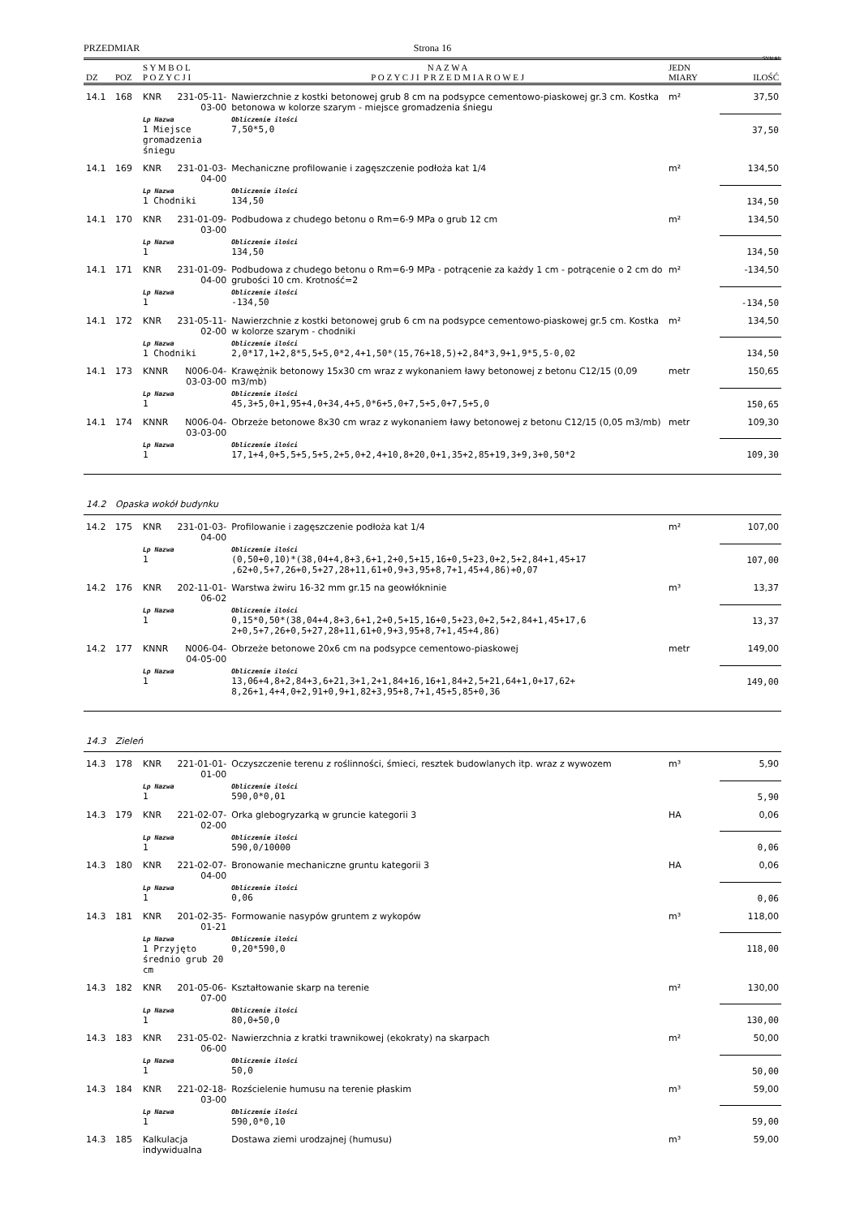PRZEDMIAR Strona 16
SYKAL
| DZ | POZ | S Y M B O L P O Z Y C J I | | N A Z W A P O Z Y C J I P R Z E D M I A R O W E J | JEDN MIARY | ILOŚĆ |
| --- | --- | --- | --- | --- | --- | --- |
| 14.1 | 168 | KNR | 231-05-11-03-00 | Nawierzchnie z kostki betonowej grub 8 cm na podsypce cementowo-piaskowej gr.3 cm. Kostka betonowa w kolorze szarym - miejsce gromadzenia śniegu | m² | 37,50 |
| | | Lp Nazwa 1 Miejsce gromadzenia śniegu | | Obliczenie ilości 7,50*5,0 | | 37,50 |
| 14.1 | 169 | KNR | 231-01-03-04-00 | Mechaniczne profilowanie i zagęszczenie podłoża kat 1/4 | m² | 134,50 |
| | | Lp Nazwa 1 Chodniki | | Obliczenie ilości 134,50 | | 134,50 |
| 14.1 | 170 | KNR | 231-01-09-03-00 | Podbudowa z chudego betonu o Rm=6-9 MPa o grub 12 cm | m² | 134,50 |
| | | Lp Nazwa 1 | | Obliczenie ilości 134,50 | | 134,50 |
| 14.1 | 171 | KNR | 231-01-09-04-00 | Podbudowa z chudego betonu o Rm=6-9 MPa - potrącenie za każdy 1 cm - potrącenie o 2 cm do grubości 10 cm. Krotność=2 | m² | -134,50 |
| | | Lp Nazwa 1 | | Obliczenie ilości -134,50 | | -134,50 |
| 14.1 | 172 | KNR | 231-05-11-02-00 | Nawierzchnie z kostki betonowej grub 6 cm na podsypce cementowo-piaskowej gr.5 cm. Kostka w kolorze szarym - chodniki | m² | 134,50 |
| | | Lp Nazwa 1 Chodniki | | Obliczenie ilości 2,0*17,1+2,8*5,5+5,0*2,4+1,50*(15,76+18,5)+2,84*3,9+1,9*5,5-0,02 | | 134,50 |
| 14.1 | 173 | KNNR | N006-04-03-03-00 | Krawężnik betonowy 15x30 cm wraz z wykonaniem ławy betonowej z betonu C12/15 (0,09 m3/mb) | metr | 150,65 |
| | | Lp Nazwa 1 | | Obliczenie ilości 45,3+5,0+1,95+4,0+34,4+5,0*6+5,0+7,5+5,0+7,5+5,0 | | 150,65 |
| 14.1 | 174 | KNNR | N006-04-03-03-00 | Obrzeże betonowe 8x30 cm wraz z wykonaniem ławy betonowej z betonu C12/15 (0,05 m3/mb) | metr | 109,30 |
| | | Lp Nazwa 1 | | Obliczenie ilości 17,1+4,0+5,5+5,5+5,2+5,0+2,4+10,8+20,0+1,35+2,85+19,3+9,3+0,50*2 | | 109,30 |
| 14.2 | Opaska wokół budynku | | | | | |
| 14.2 | 175 | KNR | 231-01-03-04-00 | Profilowanie i zagęszczenie podłoża kat 1/4 | m² | 107,00 |
| | | Lp Nazwa 1 | | Obliczenie ilości (0,50+0,10)*(38,04+4,8+3,6+1,2+0,5+15,16+0,5+23,0+2,5+2,84+1,45+17 ,62+0,5+7,26+0,5+27,28+11,61+0,9+3,95+8,7+1,45+4,86)+0,07 | | 107,00 |
| 14.2 | 176 | KNR | 202-11-01-06-02 | Warstwa żwiru 16-32 mm gr.15 na geowłókninie | m³ | 13,37 |
| | | Lp Nazwa 1 | | Obliczenie ilości 0,15*0,50*(38,04+4,8+3,6+1,2+0,5+15,16+0,5+23,0+2,5+2,84+1,45+17,6 2+0,5+7,26+0,5+27,28+11,61+0,9+3,95+8,7+1,45+4,86) | | 13,37 |
| 14.2 | 177 | KNNR | N006-04-04-05-00 | Obrzeże betonowe 20x6 cm na podsypce cementowo-piaskowej | metr | 149,00 |
| | | Lp Nazwa 1 | | Obliczenie ilości 13,06+4,8+2,84+3,6+21,3+1,2+1,84+16,16+1,84+2,5+21,64+1,0+17,62+ 8,26+1,4+4,0+2,91+0,9+1,82+3,95+8,7+1,45+5,85+0,36 | | 149,00 |
| 14.3 | Zieleń | | | | | |
| 14.3 | 178 | KNR | 221-01-01-01-00 | Oczyszczenie terenu z roślinności, śmieci, resztek budowlanych itp. wraz z wywozem | m³ | 5,90 |
| | | Lp Nazwa 1 | | Obliczenie ilości 590,0*0,01 | | 5,90 |
| 14.3 | 179 | KNR | 221-02-07-02-00 | Orka glebogryzarką w gruncie kategorii 3 | HA | 0,06 |
| | | Lp Nazwa 1 | | Obliczenie ilości 590,0/10000 | | 0,06 |
| 14.3 | 180 | KNR | 221-02-07-04-00 | Bronowanie mechaniczne gruntu kategorii 3 | HA | 0,06 |
| | | Lp Nazwa 1 | | Obliczenie ilości 0,06 | | 0,06 |
| 14.3 | 181 | KNR | 201-02-35-01-21 | Formowanie nasypów gruntem z wykopów | m³ | 118,00 |
| | | Lp Nazwa 1 Przyjęto średnio grub 20 cm | | Obliczenie ilości 0,20*590,0 | | 118,00 |
| 14.3 | 182 | KNR | 201-05-06-07-00 | Kształtowanie skarp na terenie | m² | 130,00 |
| | | Lp Nazwa 1 | | Obliczenie ilości 80,0+50,0 | | 130,00 |
| 14.3 | 183 | KNR | 231-05-02-06-00 | Nawierzchnia z kratki trawnikowej (ekokraty) na skarpach | m² | 50,00 |
| | | Lp Nazwa 1 | | Obliczenie ilości 50,0 | | 50,00 |
| 14.3 | 184 | KNR | 221-02-18-03-00 | Rozścielenie humusu na terenie płaskim | m³ | 59,00 |
| | | Lp Nazwa 1 | | Obliczenie ilości 590,0*0,10 | | 59,00 |
| 14.3 | 185 | Kalkulacja indywidualna | | Dostawa ziemi urodzajnej (humusu) | m³ | 59,00 |